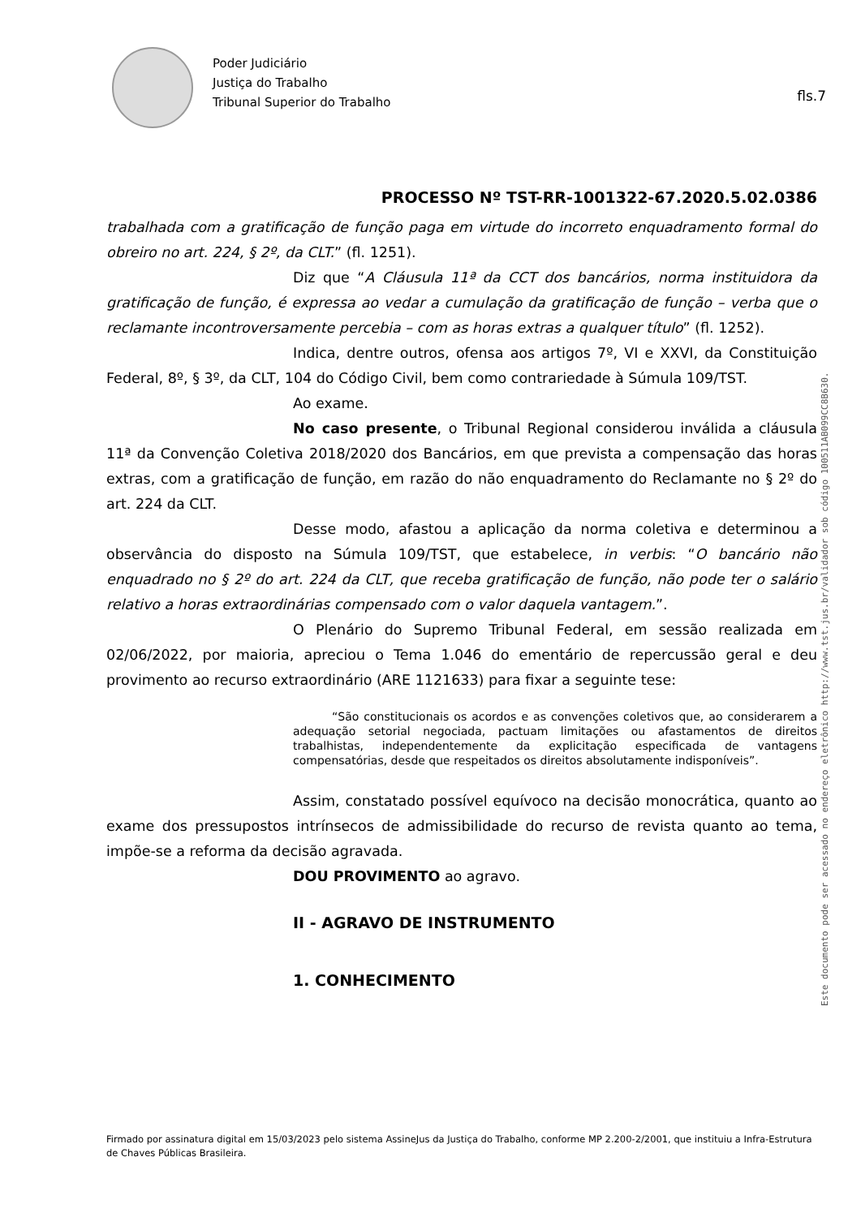Poder Judiciário
Justiça do Trabalho
Tribunal Superior do Trabalho
fls.7
PROCESSO Nº TST-RR-1001322-67.2020.5.02.0386
trabalhada com a gratificação de função paga em virtude do incorreto enquadramento formal do obreiro no art. 224, § 2º, da CLT.” (fl. 1251).
Diz que “A Cláusula 11ª da CCT dos bancários, norma instituidora da gratificação de função, é expressa ao vedar a cumulação da gratificação de função – verba que o reclamante incontroversamente percebia – com as horas extras a qualquer título” (fl. 1252).
Indica, dentre outros, ofensa aos artigos 7º, VI e XXVI, da Constituição Federal, 8º, § 3º, da CLT, 104 do Código Civil, bem como contrariedade à Súmula 109/TST.
Ao exame.
No caso presente, o Tribunal Regional considerou inválida a cláusula 11ª da Convenção Coletiva 2018/2020 dos Bancários, em que prevista a compensação das horas extras, com a gratificação de função, em razão do não enquadramento do Reclamante no § 2º do art. 224 da CLT.
Desse modo, afastou a aplicação da norma coletiva e determinou a observância do disposto na Súmula 109/TST, que estabelece, in verbis: “O bancário não enquadrado no § 2º do art. 224 da CLT, que receba gratificação de função, não pode ter o salário relativo a horas extraordinárias compensado com o valor daquela vantagem.”.
O Plenário do Supremo Tribunal Federal, em sessão realizada em 02/06/2022, por maioria, apreciou o Tema 1.046 do ementário de repercussão geral e deu provimento ao recurso extraordinário (ARE 1121633) para fixar a seguinte tese:
“São constitucionais os acordos e as convenções coletivos que, ao considerarem a adequação setorial negociada, pactuam limitações ou afastamentos de direitos trabalhistas, independentemente da explicitação especificada de vantagens compensatórias, desde que respeitados os direitos absolutamente indisponíveis”.
Assim, constatado possível equívoco na decisão monocrática, quanto ao exame dos pressupostos intrínsecos de admissibilidade do recurso de revista quanto ao tema, impõe-se a reforma da decisão agravada.
DOU PROVIMENTO ao agravo.
II - AGRAVO DE INSTRUMENTO
1. CONHECIMENTO
Este documento pode ser acessado no endereço eletrônico http://www.tst.jus.br/validador sob código 100511AB099CC8B630.
Firmado por assinatura digital em 15/03/2023 pelo sistema AssineJus da Justiça do Trabalho, conforme MP 2.200-2/2001, que instituiu a Infra-Estrutura de Chaves Públicas Brasileira.